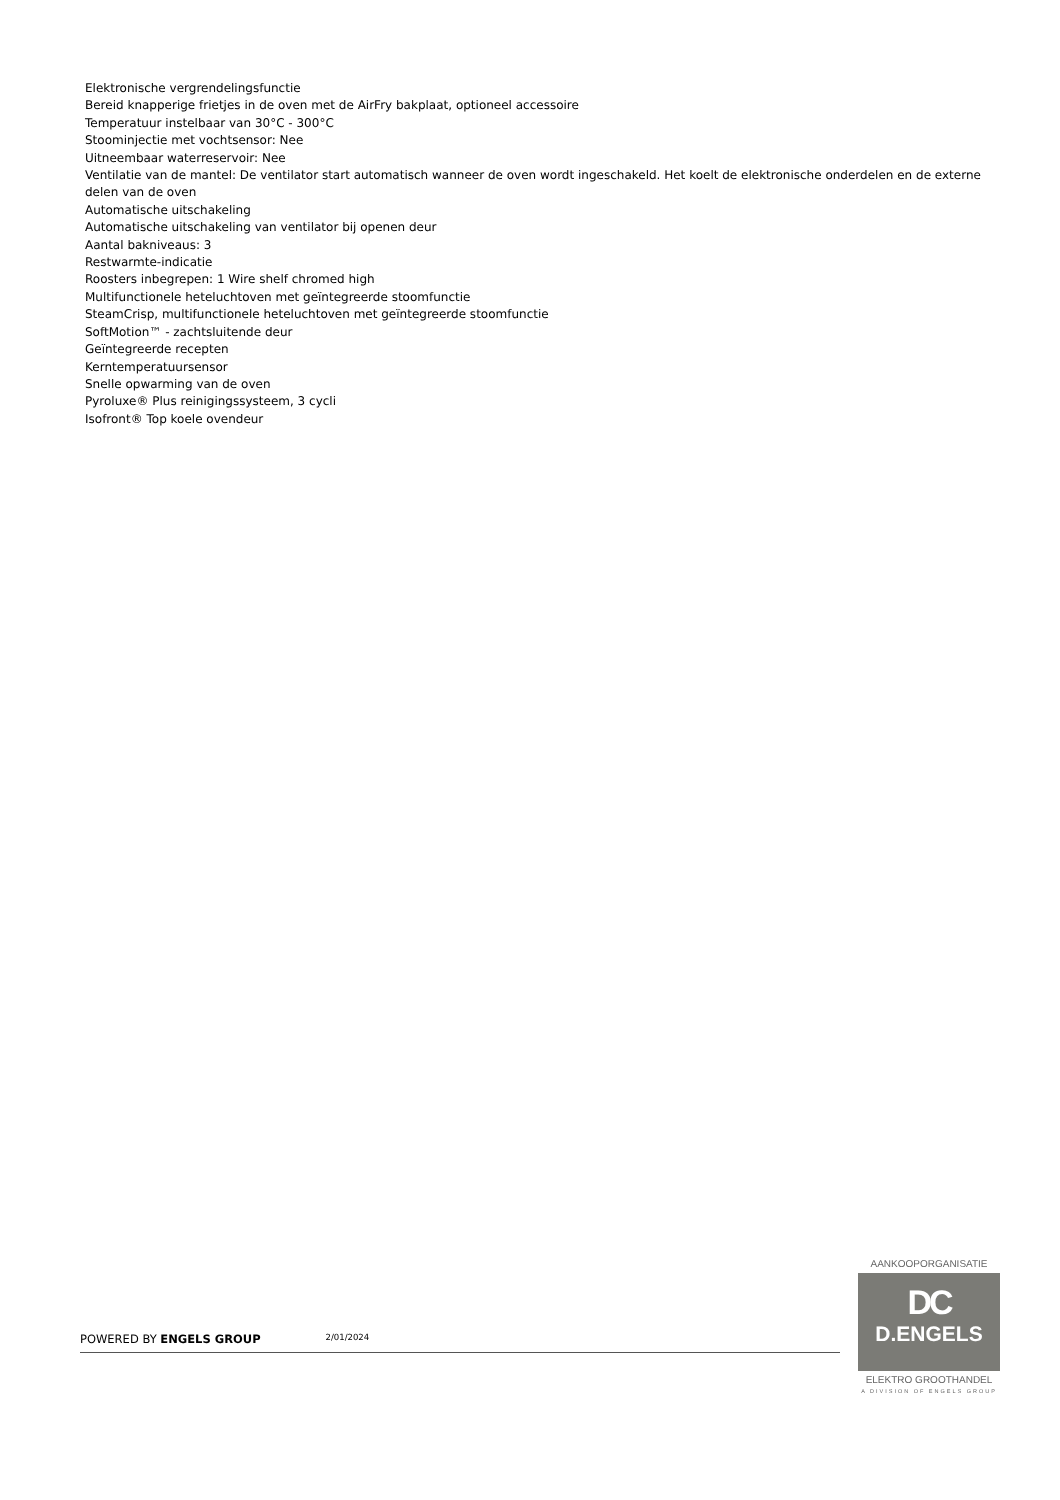Elektronische vergrendelingsfunctie
Bereid knapperige frietjes in de oven met de AirFry bakplaat, optioneel accessoire
Temperatuur instelbaar van 30°C - 300°C
Stoominjectie met vochtsensor: Nee
Uitneembaar waterreservoir: Nee
Ventilatie van de mantel: De ventilator start automatisch wanneer de oven wordt ingeschakeld. Het koelt de elektronische onderdelen en de externe delen van de oven
Automatische uitschakeling
Automatische uitschakeling van ventilator bij openen deur
Aantal bakniveaus: 3
Restwarmte-indicatie
Roosters inbegrepen: 1 Wire shelf chromed high
Multifunctionele heteluchtoven met geïntegreerde stoomfunctie
SteamCrisp, multifunctionele heteluchtoven met geïntegreerde stoomfunctie
SoftMotion™ - zachtsluitende deur
Geïntegreerde recepten
Kerntemperatuursensor
Snelle opwarming van de oven
Pyroluxe® Plus reinigingssysteem, 3 cycli
Isofront® Top koele ovendeur
POWERED BY ENGELS GROUP 2/01/2024
AANKOOPORGANISATIE
DC
D.ENGELS
ELEKTRO GROOTHANDEL
A DIVISION OF ENGELS GROUP